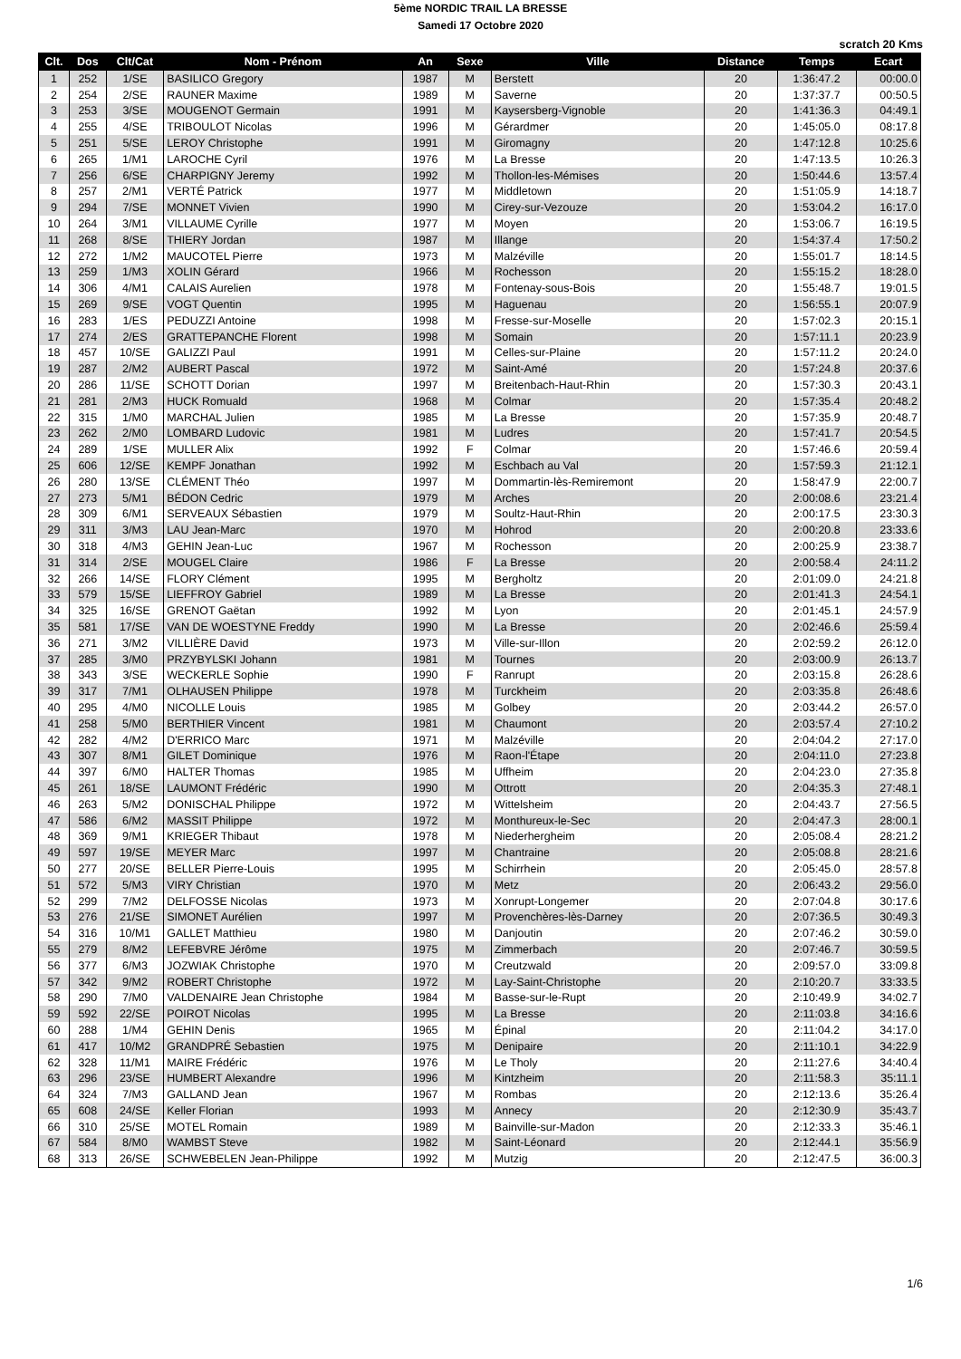5ème NORDIC TRAIL LA BRESSE
Samedi 17 Octobre 2020
scratch 20 Kms
| Clt. | Dos | Clt/Cat | Nom - Prénom | An | Sexe | Ville | Distance | Temps | Ecart |
| --- | --- | --- | --- | --- | --- | --- | --- | --- | --- |
| 1 | 252 | 1/SE | BASILICO Gregory | 1987 | M | Berstett | 20 | 1:36:47.2 | 00:00.0 |
| 2 | 254 | 2/SE | RAUNER Maxime | 1989 | M | Saverne | 20 | 1:37:37.7 | 00:50.5 |
| 3 | 253 | 3/SE | MOUGENOT Germain | 1991 | M | Kaysersberg-Vignoble | 20 | 1:41:36.3 | 04:49.1 |
| 4 | 255 | 4/SE | TRIBOULOT Nicolas | 1996 | M | Gérardmer | 20 | 1:45:05.0 | 08:17.8 |
| 5 | 251 | 5/SE | LEROY Christophe | 1991 | M | Giromagny | 20 | 1:47:12.8 | 10:25.6 |
| 6 | 265 | 1/M1 | LAROCHE Cyril | 1976 | M | La Bresse | 20 | 1:47:13.5 | 10:26.3 |
| 7 | 256 | 6/SE | CHARPIGNY Jeremy | 1992 | M | Thollon-les-Mémises | 20 | 1:50:44.6 | 13:57.4 |
| 8 | 257 | 2/M1 | VERTÉ Patrick | 1977 | M | Middletown | 20 | 1:51:05.9 | 14:18.7 |
| 9 | 294 | 7/SE | MONNET Vivien | 1990 | M | Cirey-sur-Vezouze | 20 | 1:53:04.2 | 16:17.0 |
| 10 | 264 | 3/M1 | VILLAUME Cyrille | 1977 | M | Moyen | 20 | 1:53:06.7 | 16:19.5 |
| 11 | 268 | 8/SE | THIERY Jordan | 1987 | M | Illange | 20 | 1:54:37.4 | 17:50.2 |
| 12 | 272 | 1/M2 | MAUCOTEL Pierre | 1973 | M | Malzéville | 20 | 1:55:01.7 | 18:14.5 |
| 13 | 259 | 1/M3 | XOLIN Gérard | 1966 | M | Rochesson | 20 | 1:55:15.2 | 18:28.0 |
| 14 | 306 | 4/M1 | CALAIS Aurelien | 1978 | M | Fontenay-sous-Bois | 20 | 1:55:48.7 | 19:01.5 |
| 15 | 269 | 9/SE | VOGT Quentin | 1995 | M | Haguenau | 20 | 1:56:55.1 | 20:07.9 |
| 16 | 283 | 1/ES | PEDUZZI Antoine | 1998 | M | Fresse-sur-Moselle | 20 | 1:57:02.3 | 20:15.1 |
| 17 | 274 | 2/ES | GRATTEPANCHE Florent | 1998 | M | Somain | 20 | 1:57:11.1 | 20:23.9 |
| 18 | 457 | 10/SE | GALIZZI Paul | 1991 | M | Celles-sur-Plaine | 20 | 1:57:11.2 | 20:24.0 |
| 19 | 287 | 2/M2 | AUBERT Pascal | 1972 | M | Saint-Amé | 20 | 1:57:24.8 | 20:37.6 |
| 20 | 286 | 11/SE | SCHOTT Dorian | 1997 | M | Breitenbach-Haut-Rhin | 20 | 1:57:30.3 | 20:43.1 |
| 21 | 281 | 2/M3 | HUCK Romuald | 1968 | M | Colmar | 20 | 1:57:35.4 | 20:48.2 |
| 22 | 315 | 1/M0 | MARCHAL Julien | 1985 | M | La Bresse | 20 | 1:57:35.9 | 20:48.7 |
| 23 | 262 | 2/M0 | LOMBARD Ludovic | 1981 | M | Ludres | 20 | 1:57:41.7 | 20:54.5 |
| 24 | 289 | 1/SE | MULLER Alix | 1992 | F | Colmar | 20 | 1:57:46.6 | 20:59.4 |
| 25 | 606 | 12/SE | KEMPF Jonathan | 1992 | M | Eschbach au Val | 20 | 1:57:59.3 | 21:12.1 |
| 26 | 280 | 13/SE | CLÉMENT Théo | 1997 | M | Dommartin-lès-Remiremont | 20 | 1:58:47.9 | 22:00.7 |
| 27 | 273 | 5/M1 | BÉDON Cedric | 1979 | M | Arches | 20 | 2:00:08.6 | 23:21.4 |
| 28 | 309 | 6/M1 | SERVEAUX Sébastien | 1979 | M | Soultz-Haut-Rhin | 20 | 2:00:17.5 | 23:30.3 |
| 29 | 311 | 3/M3 | LAU Jean-Marc | 1970 | M | Hohrod | 20 | 2:00:20.8 | 23:33.6 |
| 30 | 318 | 4/M3 | GEHIN Jean-Luc | 1967 | M | Rochesson | 20 | 2:00:25.9 | 23:38.7 |
| 31 | 314 | 2/SE | MOUGEL Claire | 1986 | F | La Bresse | 20 | 2:00:58.4 | 24:11.2 |
| 32 | 266 | 14/SE | FLORY Clément | 1995 | M | Bergholtz | 20 | 2:01:09.0 | 24:21.8 |
| 33 | 579 | 15/SE | LIEFFROY Gabriel | 1989 | M | La Bresse | 20 | 2:01:41.3 | 24:54.1 |
| 34 | 325 | 16/SE | GRENOT Gaëtan | 1992 | M | Lyon | 20 | 2:01:45.1 | 24:57.9 |
| 35 | 581 | 17/SE | VAN DE WOESTYNE Freddy | 1990 | M | La Bresse | 20 | 2:02:46.6 | 25:59.4 |
| 36 | 271 | 3/M2 | VILLIÈRE David | 1973 | M | Ville-sur-Illon | 20 | 2:02:59.2 | 26:12.0 |
| 37 | 285 | 3/M0 | PRZYBYLSKI Johann | 1981 | M | Tournes | 20 | 2:03:00.9 | 26:13.7 |
| 38 | 343 | 3/SE | WECKERLE Sophie | 1990 | F | Ranrupt | 20 | 2:03:15.8 | 26:28.6 |
| 39 | 317 | 7/M1 | OLHAUSEN Philippe | 1978 | M | Turckheim | 20 | 2:03:35.8 | 26:48.6 |
| 40 | 295 | 4/M0 | NICOLLE Louis | 1985 | M | Golbey | 20 | 2:03:44.2 | 26:57.0 |
| 41 | 258 | 5/M0 | BERTHIER Vincent | 1981 | M | Chaumont | 20 | 2:03:57.4 | 27:10.2 |
| 42 | 282 | 4/M2 | D'ERRICO Marc | 1971 | M | Malzéville | 20 | 2:04:04.2 | 27:17.0 |
| 43 | 307 | 8/M1 | GILET Dominique | 1976 | M | Raon-l'Étape | 20 | 2:04:11.0 | 27:23.8 |
| 44 | 397 | 6/M0 | HALTER Thomas | 1985 | M | Uffheim | 20 | 2:04:23.0 | 27:35.8 |
| 45 | 261 | 18/SE | LAUMONT Frédéric | 1990 | M | Ottrott | 20 | 2:04:35.3 | 27:48.1 |
| 46 | 263 | 5/M2 | DONISCHAL Philippe | 1972 | M | Wittelsheim | 20 | 2:04:43.7 | 27:56.5 |
| 47 | 586 | 6/M2 | MASSIT Philippe | 1972 | M | Monthureux-le-Sec | 20 | 2:04:47.3 | 28:00.1 |
| 48 | 369 | 9/M1 | KRIEGER Thibaut | 1978 | M | Niederhergheim | 20 | 2:05:08.4 | 28:21.2 |
| 49 | 597 | 19/SE | MEYER Marc | 1997 | M | Chantraine | 20 | 2:05:08.8 | 28:21.6 |
| 50 | 277 | 20/SE | BELLER Pierre-Louis | 1995 | M | Schirrhein | 20 | 2:05:45.0 | 28:57.8 |
| 51 | 572 | 5/M3 | VIRY Christian | 1970 | M | Metz | 20 | 2:06:43.2 | 29:56.0 |
| 52 | 299 | 7/M2 | DELFOSSE Nicolas | 1973 | M | Xonrupt-Longemer | 20 | 2:07:04.8 | 30:17.6 |
| 53 | 276 | 21/SE | SIMONET Aurélien | 1997 | M | Provenchères-lès-Darney | 20 | 2:07:36.5 | 30:49.3 |
| 54 | 316 | 10/M1 | GALLET Matthieu | 1980 | M | Danjoutin | 20 | 2:07:46.2 | 30:59.0 |
| 55 | 279 | 8/M2 | LEFEBVRE Jérôme | 1975 | M | Zimmerbach | 20 | 2:07:46.7 | 30:59.5 |
| 56 | 377 | 6/M3 | JOZWIAK Christophe | 1970 | M | Creutzwald | 20 | 2:09:57.0 | 33:09.8 |
| 57 | 342 | 9/M2 | ROBERT Christophe | 1972 | M | Lay-Saint-Christophe | 20 | 2:10:20.7 | 33:33.5 |
| 58 | 290 | 7/M0 | VALDENAIRE Jean Christophe | 1984 | M | Basse-sur-le-Rupt | 20 | 2:10:49.9 | 34:02.7 |
| 59 | 592 | 22/SE | POIROT Nicolas | 1995 | M | La Bresse | 20 | 2:11:03.8 | 34:16.6 |
| 60 | 288 | 1/M4 | GEHIN Denis | 1965 | M | Épinal | 20 | 2:11:04.2 | 34:17.0 |
| 61 | 417 | 10/M2 | GRANDPRÉ Sebastien | 1975 | M | Denipaire | 20 | 2:11:10.1 | 34:22.9 |
| 62 | 328 | 11/M1 | MAIRE Frédéric | 1976 | M | Le Tholy | 20 | 2:11:27.6 | 34:40.4 |
| 63 | 296 | 23/SE | HUMBERT Alexandre | 1996 | M | Kintzheim | 20 | 2:11:58.3 | 35:11.1 |
| 64 | 324 | 7/M3 | GALLAND Jean | 1967 | M | Rombas | 20 | 2:12:13.6 | 35:26.4 |
| 65 | 608 | 24/SE | Keller Florian | 1993 | M | Annecy | 20 | 2:12:30.9 | 35:43.7 |
| 66 | 310 | 25/SE | MOTEL Romain | 1989 | M | Bainville-sur-Madon | 20 | 2:12:33.3 | 35:46.1 |
| 67 | 584 | 8/M0 | WAMBST Steve | 1982 | M | Saint-Léonard | 20 | 2:12:44.1 | 35:56.9 |
| 68 | 313 | 26/SE | SCHWEBELEN Jean-Philippe | 1992 | M | Mutzig | 20 | 2:12:47.5 | 36:00.3 |
1/6